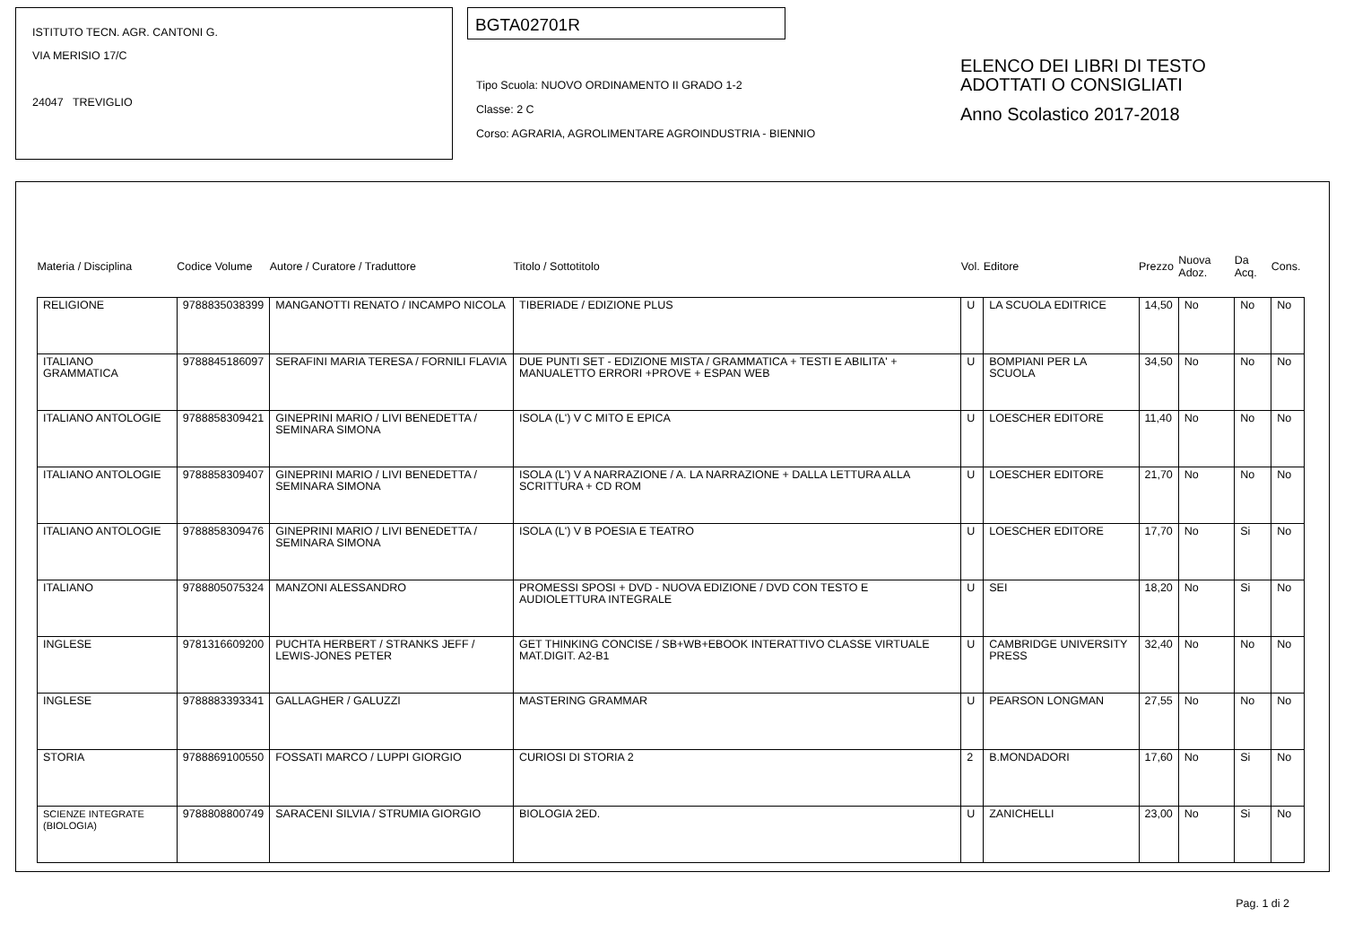ISTITUTO TECN. AGR. CANTONI G.
VIA MERISIO 17/C
24047 TREVIGLIO
BGTA02701R
Tipo Scuola: NUOVO ORDINAMENTO II GRADO 1-2
Classe: 2 C
Corso: AGRARIA, AGROLIMENTARE AGROINDUSTRIA - BIENNIO
ELENCO DEI LIBRI DI TESTO
ADOTTATI O CONSIGLIATI
Anno Scolastico 2017-2018
| Materia / Disciplina | Codice Volume | Autore / Curatore / Traduttore | Titolo / Sottotitolo | Vol. | Editore | Prezzo | Nuova Adoz. | Da Acq. | Cons. |
| --- | --- | --- | --- | --- | --- | --- | --- | --- | --- |
| RELIGIONE | 9788835038399 | MANGANOTTI RENATO / INCAMPO NICOLA | TIBERIADE / EDIZIONE PLUS | U | LA SCUOLA EDITRICE | 14,50 | No | No | No |
| ITALIANO GRAMMATICA | 9788845186097 | SERAFINI MARIA TERESA / FORNILI FLAVIA | DUE PUNTI SET - EDIZIONE MISTA / GRAMMATICA + TESTI E ABILITA' + MANUALETTO ERRORI +PROVE + ESPAN WEB | U | BOMPIANI PER LA SCUOLA | 34,50 | No | No | No |
| ITALIANO ANTOLOGIE | 9788858309421 | GINEPRINI MARIO / LIVI BENEDETTA / SEMINARA SIMONA | ISOLA (L') V C MITO E EPICA | U | LOESCHER EDITORE | 11,40 | No | No | No |
| ITALIANO ANTOLOGIE | 9788858309407 | GINEPRINI MARIO / LIVI BENEDETTA / SEMINARA SIMONA | ISOLA (L') V A NARRAZIONE / A. LA NARRAZIONE + DALLA LETTURA ALLA SCRITTURA + CD ROM | U | LOESCHER EDITORE | 21,70 | No | No | No |
| ITALIANO ANTOLOGIE | 9788858309476 | GINEPRINI MARIO / LIVI BENEDETTA / SEMINARA SIMONA | ISOLA (L') V B POESIA E TEATRO | U | LOESCHER EDITORE | 17,70 | No | Si | No |
| ITALIANO | 9788805075324 | MANZONI ALESSANDRO | PROMESSI SPOSI + DVD - NUOVA EDIZIONE / DVD CON TESTO E AUDIOLETTURA INTEGRALE | U | SEI | 18,20 | No | Si | No |
| INGLESE | 9781316609200 | PUCHTA HERBERT / STRANKS JEFF / LEWIS-JONES PETER | GET THINKING CONCISE / SB+WB+EBOOK INTERATTIVO CLASSE VIRTUALE MAT.DIGIT. A2-B1 | U | CAMBRIDGE UNIVERSITY PRESS | 32,40 | No | No | No |
| INGLESE | 9788883393341 | GALLAGHER / GALUZZI | MASTERING GRAMMAR | U | PEARSON LONGMAN | 27,55 | No | No | No |
| STORIA | 9788869100550 | FOSSATI MARCO / LUPPI GIORGIO | CURIOSI DI STORIA 2 | 2 | B.MONDADORI | 17,60 | No | Si | No |
| SCIENZE INTEGRATE (BIOLOGIA) | 9788808800749 | SARACENI SILVIA / STRUMIA GIORGIO | BIOLOGIA 2ED. | U | ZANICHELLI | 23,00 | No | Si | No |
Pag. 1 di 2